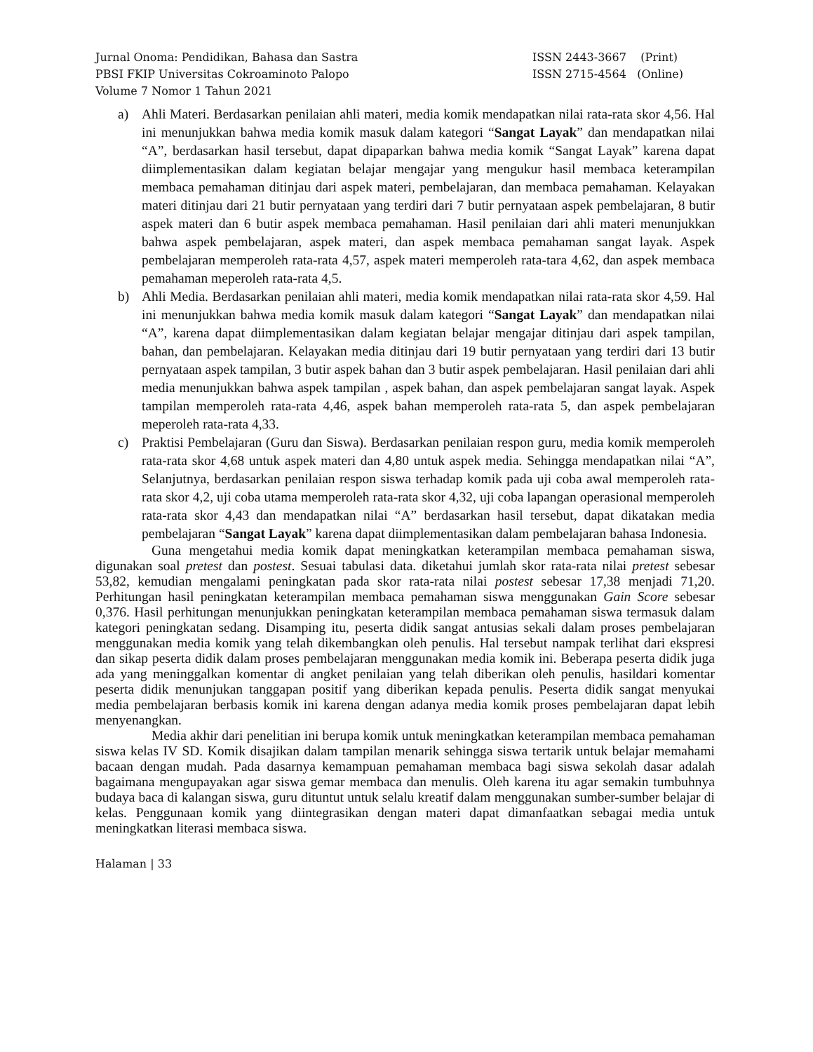Jurnal Onoma: Pendidikan, Bahasa dan Sastra
PBSI FKIP Universitas Cokroaminoto Palopo
Volume 7 Nomor 1 Tahun 2021
ISSN 2443-3667 (Print)
ISSN 2715-4564 (Online)
a) Ahli Materi. Berdasarkan penilaian ahli materi, media komik mendapatkan nilai rata-rata skor 4,56. Hal ini menunjukkan bahwa media komik masuk dalam kategori “Sangat Layak” dan mendapatkan nilai “A”, berdasarkan hasil tersebut, dapat dipaparkan bahwa media komik “Sangat Layak” karena dapat diimplementasikan dalam kegiatan belajar mengajar yang mengukur hasil membaca keterampilan membaca pemahaman ditinjau dari aspek materi, pembelajaran, dan membaca pemahaman. Kelayakan materi ditinjau dari 21 butir pernyataan yang terdiri dari 7 butir pernyataan aspek pembelajaran, 8 butir aspek materi dan 6 butir aspek membaca pemahaman. Hasil penilaian dari ahli materi menunjukkan bahwa aspek pembelajaran, aspek materi, dan aspek membaca pemahaman sangat layak. Aspek pembelajaran memperoleh rata-rata 4,57, aspek materi memperoleh rata-tara 4,62, dan aspek membaca pemahaman meperoleh rata-rata 4,5.
b) Ahli Media. Berdasarkan penilaian ahli materi, media komik mendapatkan nilai rata-rata skor 4,59. Hal ini menunjukkan bahwa media komik masuk dalam kategori “Sangat Layak” dan mendapatkan nilai “A”, karena dapat diimplementasikan dalam kegiatan belajar mengajar ditinjau dari aspek tampilan, bahan, dan pembelajaran. Kelayakan media ditinjau dari 19 butir pernyataan yang terdiri dari 13 butir pernyataan aspek tampilan, 3 butir aspek bahan dan 3 butir aspek pembelajaran. Hasil penilaian dari ahli media menunjukkan bahwa aspek tampilan , aspek bahan, dan aspek pembelajaran sangat layak. Aspek tampilan memperoleh rata-rata 4,46, aspek bahan memperoleh rata-rata 5, dan aspek pembelajaran meperoleh rata-rata 4,33.
c) Praktisi Pembelajaran (Guru dan Siswa). Berdasarkan penilaian respon guru, media komik memperoleh rata-rata skor 4,68 untuk aspek materi dan 4,80 untuk aspek media. Sehingga mendapatkan nilai “A”, Selanjutnya, berdasarkan penilaian respon siswa terhadap komik pada uji coba awal memperoleh rata-rata skor 4,2, uji coba utama memperoleh rata-rata skor 4,32, uji coba lapangan operasional memperoleh rata-rata skor 4,43 dan mendapatkan nilai “A” berdasarkan hasil tersebut, dapat dikatakan media pembelajaran “Sangat Layak” karena dapat diimplementasikan dalam pembelajaran bahasa Indonesia.
Guna mengetahui media komik dapat meningkatkan keterampilan membaca pemahaman siswa, digunakan soal pretest dan postest. Sesuai tabulasi data. diketahui jumlah skor rata-rata nilai pretest sebesar 53,82, kemudian mengalami peningkatan pada skor rata-rata nilai postest sebesar 17,38 menjadi 71,20. Perhitungan hasil peningkatan keterampilan membaca pemahaman siswa menggunakan Gain Score sebesar 0,376. Hasil perhitungan menunjukkan peningkatan keterampilan membaca pemahaman siswa termasuk dalam kategori peningkatan sedang. Disamping itu, peserta didik sangat antusias sekali dalam proses pembelajaran menggunakan media komik yang telah dikembangkan oleh penulis. Hal tersebut nampak terlihat dari ekspresi dan sikap peserta didik dalam proses pembelajaran menggunakan media komik ini. Beberapa peserta didik juga ada yang meninggalkan komentar di angket penilaian yang telah diberikan oleh penulis, hasildari komentar peserta didik menunjukan tanggapan positif yang diberikan kepada penulis. Peserta didik sangat menyukai media pembelajaran berbasis komik ini karena dengan adanya media komik proses pembelajaran dapat lebih menyenangkan.
Media akhir dari penelitian ini berupa komik untuk meningkatkan keterampilan membaca pemahaman siswa kelas IV SD. Komik disajikan dalam tampilan menarik sehingga siswa tertarik untuk belajar memahami bacaan dengan mudah. Pada dasarnya kemampuan pemahaman membaca bagi siswa sekolah dasar adalah bagaimana mengupayakan agar siswa gemar membaca dan menulis. Oleh karena itu agar semakin tumbuhnya budaya baca di kalangan siswa, guru dituntut untuk selalu kreatif dalam menggunakan sumber-sumber belajar di kelas. Penggunaan komik yang diintegrasikan dengan materi dapat dimanfaatkan sebagai media untuk meningkatkan literasi membaca siswa.
Halaman | 33